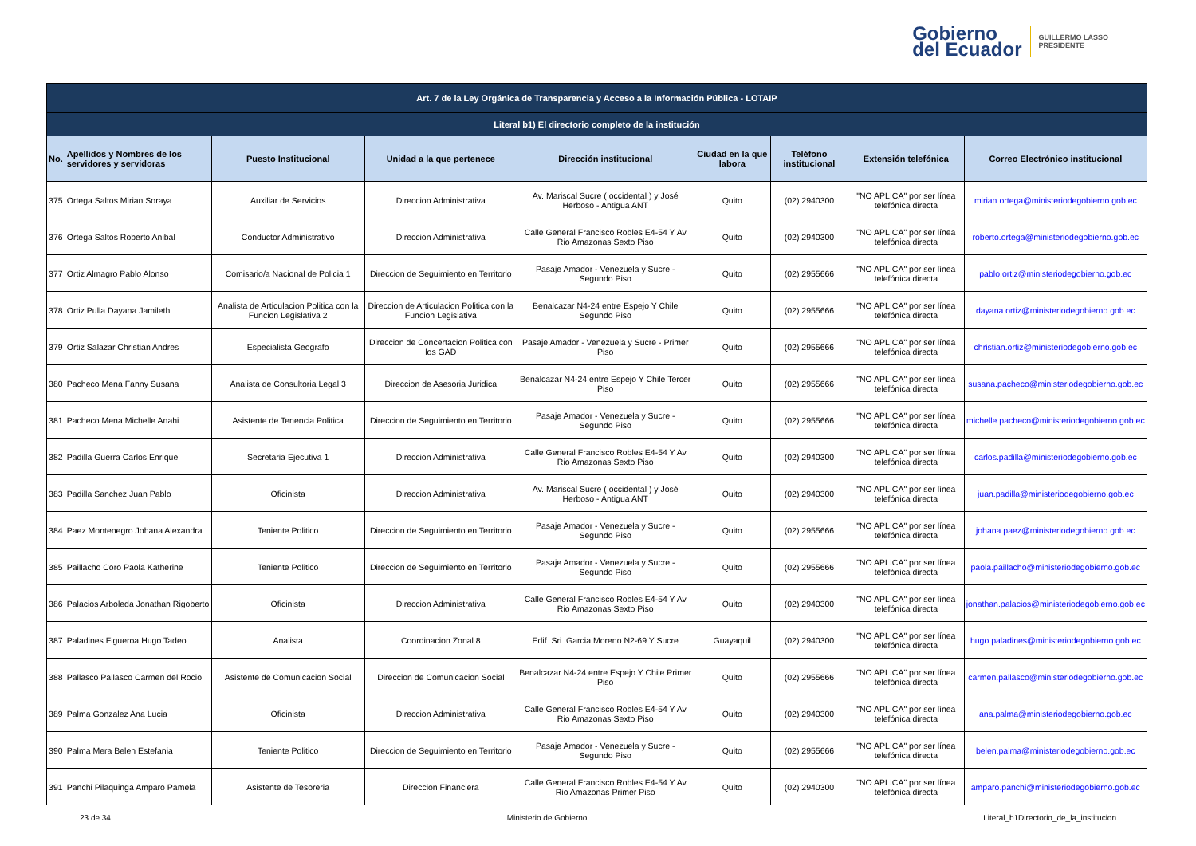Gobierno
del Ecuador
GUILLERMO LASSO
PRESIDENTE
| Art. 7 de la Ley Orgánica de Transparencia y Acceso a la Información Pública - LOTAIP | | | | | | | | |
| Literal b1) El directorio completo de la institución | | | | | | | | |
| No. | Apellidos y Nombres de los servidores y servidoras | Puesto Institucional | Unidad a la que pertenece | Dirección institucional | Ciudad en la que labora | Teléfono institucional | Extensión telefónica | Correo Electrónico institucional |
| 375 | Ortega Saltos Mirian Soraya | Auxiliar de Servicios | Direccion Administrativa | Av. Mariscal Sucre ( occidental ) y José Herboso - Antigua ANT | Quito | (02) 2940300 | "NO APLICA" por ser línea telefónica directa | mirian.ortega@ministeriodegobierno.gob.ec |
| 376 | Ortega Saltos Roberto Anibal | Conductor Administrativo | Direccion Administrativa | Calle General Francisco Robles E4-54 Y Av Rio Amazonas Sexto Piso | Quito | (02) 2940300 | "NO APLICA" por ser línea telefónica directa | roberto.ortega@ministeriodegobierno.gob.ec |
| 377 | Ortiz Almagro Pablo Alonso | Comisario/a Nacional de Policia 1 | Direccion de Seguimiento en Territorio | Pasaje Amador - Venezuela y Sucre - Segundo Piso | Quito | (02) 2955666 | "NO APLICA" por ser línea telefónica directa | pablo.ortiz@ministeriodegobierno.gob.ec |
| 378 | Ortiz Pulla Dayana Jamileth | Analista de Articulacion Politica con la Funcion Legislativa 2 | Direccion de Articulacion Politica con la Funcion Legislativa | Benalcazar N4-24 entre Espejo Y Chile Segundo Piso | Quito | (02) 2955666 | "NO APLICA" por ser línea telefónica directa | dayana.ortiz@ministeriodegobierno.gob.ec |
| 379 | Ortiz Salazar Christian Andres | Especialista Geografo | Direccion de Concertacion Politica con los GAD | Pasaje Amador - Venezuela y Sucre - Primer Piso | Quito | (02) 2955666 | "NO APLICA" por ser línea telefónica directa | christian.ortiz@ministeriodegobierno.gob.ec |
| 380 | Pacheco Mena Fanny Susana | Analista de Consultoria Legal 3 | Direccion de Asesoria Juridica | Benalcazar N4-24 entre Espejo Y Chile Tercer Piso | Quito | (02) 2955666 | "NO APLICA" por ser línea telefónica directa | susana.pacheco@ministeriodegobierno.gob.ec |
| 381 | Pacheco Mena Michelle Anahi | Asistente de Tenencia Politica | Direccion de Seguimiento en Territorio | Pasaje Amador - Venezuela y Sucre - Segundo Piso | Quito | (02) 2955666 | "NO APLICA" por ser línea telefónica directa | michelle.pacheco@ministeriodegobierno.gob.ec |
| 382 | Padilla Guerra Carlos Enrique | Secretaria Ejecutiva 1 | Direccion Administrativa | Calle General Francisco Robles E4-54 Y Av Rio Amazonas Sexto Piso | Quito | (02) 2940300 | "NO APLICA" por ser línea telefónica directa | carlos.padilla@ministeriodegobierno.gob.ec |
| 383 | Padilla Sanchez Juan Pablo | Oficinista | Direccion Administrativa | Av. Mariscal Sucre ( occidental ) y José Herboso - Antigua ANT | Quito | (02) 2940300 | "NO APLICA" por ser línea telefónica directa | juan.padilla@ministeriodegobierno.gob.ec |
| 384 | Paez Montenegro Johana Alexandra | Teniente Politico | Direccion de Seguimiento en Territorio | Pasaje Amador - Venezuela y Sucre - Segundo Piso | Quito | (02) 2955666 | "NO APLICA" por ser línea telefónica directa | johana.paez@ministeriodegobierno.gob.ec |
| 385 | Paillacho Coro Paola Katherine | Teniente Politico | Direccion de Seguimiento en Territorio | Pasaje Amador - Venezuela y Sucre - Segundo Piso | Quito | (02) 2955666 | "NO APLICA" por ser línea telefónica directa | paola.paillacho@ministeriodegobierno.gob.ec |
| 386 | Palacios Arboleda Jonathan Rigoberto | Oficinista | Direccion Administrativa | Calle General Francisco Robles E4-54 Y Av Rio Amazonas Sexto Piso | Quito | (02) 2940300 | "NO APLICA" por ser línea telefónica directa | jonathan.palacios@ministeriodegobierno.gob.ec |
| 387 | Paladines Figueroa Hugo Tadeo | Analista | Coordinacion Zonal 8 | Edif. Sri. Garcia Moreno N2-69 Y Sucre | Guayaquil | (02) 2940300 | "NO APLICA" por ser línea telefónica directa | hugo.paladines@ministeriodegobierno.gob.ec |
| 388 | Pallasco Pallasco Carmen del Rocio | Asistente de Comunicacion Social | Direccion de Comunicacion Social | Benalcazar N4-24 entre Espejo Y Chile Primer Piso | Quito | (02) 2955666 | "NO APLICA" por ser línea telefónica directa | carmen.pallasco@ministeriodegobierno.gob.ec |
| 389 | Palma Gonzalez Ana Lucia | Oficinista | Direccion Administrativa | Calle General Francisco Robles E4-54 Y Av Rio Amazonas Sexto Piso | Quito | (02) 2940300 | "NO APLICA" por ser línea telefónica directa | ana.palma@ministeriodegobierno.gob.ec |
| 390 | Palma Mera Belen Estefania | Teniente Politico | Direccion de Seguimiento en Territorio | Pasaje Amador - Venezuela y Sucre - Segundo Piso | Quito | (02) 2955666 | "NO APLICA" por ser línea telefónica directa | belen.palma@ministeriodegobierno.gob.ec |
| 391 | Panchi Pilaquinga Amparo Pamela | Asistente de Tesoreria | Direccion Financiera | Calle General Francisco Robles E4-54 Y Av Rio Amazonas Primer Piso | Quito | (02) 2940300 | "NO APLICA" por ser línea telefónica directa | amparo.panchi@ministeriodegobierno.gob.ec |
23 de 34 Ministerio de Gobierno Literal_b1Directorio_de_la_institucion